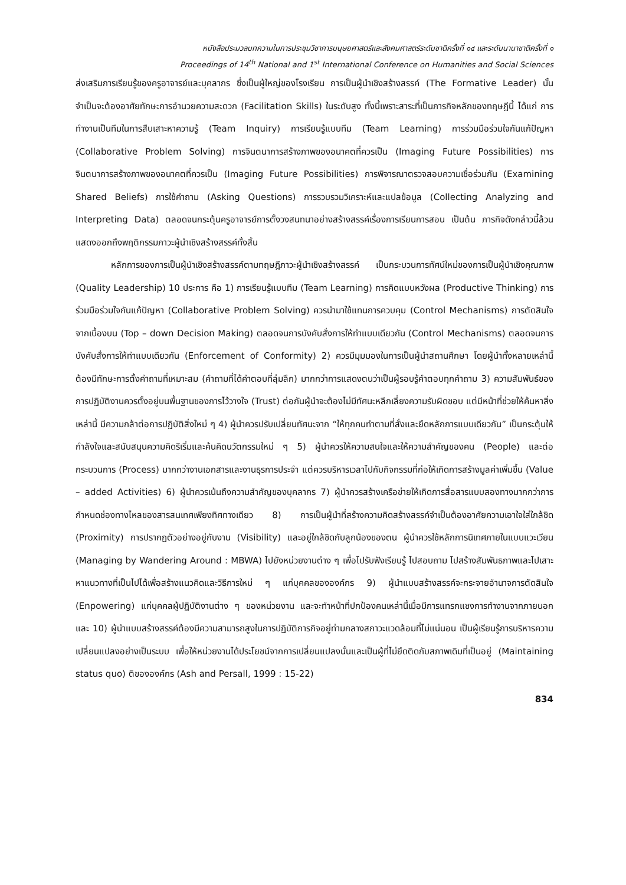หนังสือประมวลบทความในการประชุมวิชาการมนุษยศาสตร์และสังคมศาสตร์ระดับชาติครั้งที่ ๑๔ และระดับนานาชาติครั้งที่ ๑
Proceedings of 14<sup>th</sup> National and 1<sup>st</sup> International Conference on Humanities and Social Sciences
ส่งเสริมการเรียนรู้ของครูอาจารย์และบุคลากร ซึ่งเป็นผู้ใหญ่ของโรงเรียน การเป็นผู้นำเชิงสร้างสรรค์ (The Formative Leader) นั้นจำเป็นจะต้องอาศัยทักษะการอำนวยความสะดวก (Facilitation Skills) ในระดับสูง ทั้งนี้เพราะสาระที่เป็นภารกิจหลักของทฤษฎีนี้ ได้แก่ การทำงานเป็นทีมในการสืบเสาะหาความรู้ (Team Inquiry) การเรียนรู้แบบทีม (Team Learning) การร่วมมือร่วมใจกันแก้ปัญหา (Collaborative Problem Solving) การจินตนาการสร้างภาพของอนาคตที่ควรเป็น (Imaging Future Possibilities) การจินตนาการสร้างภาพของอนาคตที่ควรเป็น (Imaging Future Possibilities) การพิจารณาตรวจสอบความเชื่อร่วมกัน (Examining Shared Beliefs) การใช้คำถาม (Asking Questions) การรวบรวมวิเคราะห์และแปลข้อมูล (Collecting Analyzing and Interpreting Data) ตลอดจนกระตุ้นครูอาจารย์การตั้งวงสนทนาอย่างสร้างสรรค์เรื่องการเรียนการสอน เป็นต้น ภารกิจดังกล่าวนี้ล้วนแสดงออกถึงพฤติกรรมภาวะผู้นำเชิงสร้างสรรค์ทั้งสิ้น
หลักการของการเป็นผู้นำเชิงสร้างสรรค์ตามทฤษฎีภาวะผู้นำเชิงสร้างสรรค์ เป็นกระบวนการทัศน์ใหม่ของการเป็นผู้นำเชิงคุณภาพ (Quality Leadership) 10 ประการ คือ 1) การเรียนรู้แบบทีม (Team Learning) การคิดแบบหวังผล (Productive Thinking) การร่วมมือร่วมใจกันแก้ปัญหา (Collaborative Problem Solving) ควรนำมาใช้แทนการควบคุม (Control Mechanisms) การตัดสินใจจากเบื้องบน (Top – down Decision Making) ตลอดจนการบังคับสั่งการให้ทำแบบเดียวกัน (Control Mechanisms) ตลอดจนการบังคับสั่งการให้ทำแบบเดียวกัน (Enforcement of Conformity) 2) ควรมีมุมมองในการเป็นผู้นำสถานศึกษา โดยผู้นำทั้งหลายเหล่านี้ต้องมีทักษะการตั้งคำถามที่เหมาะสม (คำถามที่ได้คำตอบที่ลุ่มลึก) มากกว่าการแสดงตนว่าเป็นผู้รอบรู้คำตอบทุกคำถาม 3) ความสัมพันธ์ของการปฏิบัติงานควรตั้งอยู่บนพื้นฐานของการไว้วางใจ (Trust) ต่อกันผู้นำจะต้องไม่มีทัศนะหลีกเลี่ยงความรับผิดชอบ แต่มีหน้าที่ช่วยให้ค้นหาสิ่งเหล่านี้ มีความกล้าต่อการปฏิบัติสิ่งใหม่ ๆ 4) ผู้นำควรปรับเปลี่ยนทัศนะจาก “ให้ทุกคนทำตามที่สั่งและยึดหลักการแบบเดียวกัน” เป็นกระตุ้นให้กำลังใจและสนับสนุนความคิดริเริ่มและค้นคิดนวัตกรรมใหม่ ๆ 5) ผู้นำควรให้ความสนใจและให้ความสำคัญของคน (People) และต่อกระบวนการ (Process) มากกว่างานเอกสารและงานธุรการประจำ แต่ควรบริหารเวลาไปกับกิจกรรมที่ก่อให้เกิดการสร้างมูลค่าเพิ่มขึ้น (Value – added Activities) 6) ผู้นำควรเน้นถึงความสำคัญของบุคลากร 7) ผู้นำควรสร้างเครือข่ายให้เกิดการสื่อสารแบบสองทางมากกว่าการกำหนดช่องทางไหลของสารสนเทศเพียงทิศทางเดียว 8) การเป็นผู้นำที่สร้างความคิดสร้างสรรค์จำเป็นต้องอาศัยความเอาใจใส่ใกล้ชิด (Proximity) การปรากฏตัวอย่างอยู่กับงาน (Visibility) และอยู่ใกล้ชิดกับลูกน้องของตน ผู้นำควรใช้หลักการนิเทศภายในแบบแวะเวียน (Managing by Wandering Around : MBWA) ไปยังหน่วยงานต่าง ๆ เพื่อไปรับฟังเรียนรู้ ไปสอบถาม ไปสร้างสัมพันธภาพและไปเสาะหาแนวทางที่เป็นไปได้เพื่อสร้างแนวคิดและวิธีการใหม่ ๆ แก่บุคคลขององค์กร 9) ผู้นำแบบสร้างสรรค์จะกระจายอำนาจการตัดสินใจ (Enpowering) แก่บุคคลผู้ปฏิบัติงานต่าง ๆ ของหน่วยงาน และจะทำหน้าที่ปกป้องคนเหล่านี้เมื่อมีการแทรกแซงการทำงานจากภายนอกและ 10) ผู้นำแบบสร้างสรรค์ต้องมีความสามารถสูงในการปฏิบัติภารกิจอยู่ท่ามกลางสภาวะแวดล้อมที่ไม่แน่นอน เป็นผู้เรียนรู้การบริหารความเปลี่ยนแปลงอย่างเป็นระบบ เพื่อให้หน่วยงานได้ประโยชน์จากการเปลี่ยนแปลงนั้นและเป็นผู้ที่ไม่ยึดติดกับสภาพเดิมที่เป็นอยู่ (Maintaining status quo) ติขององค์กร (Ash and Persall, 1999 : 15-22)
834